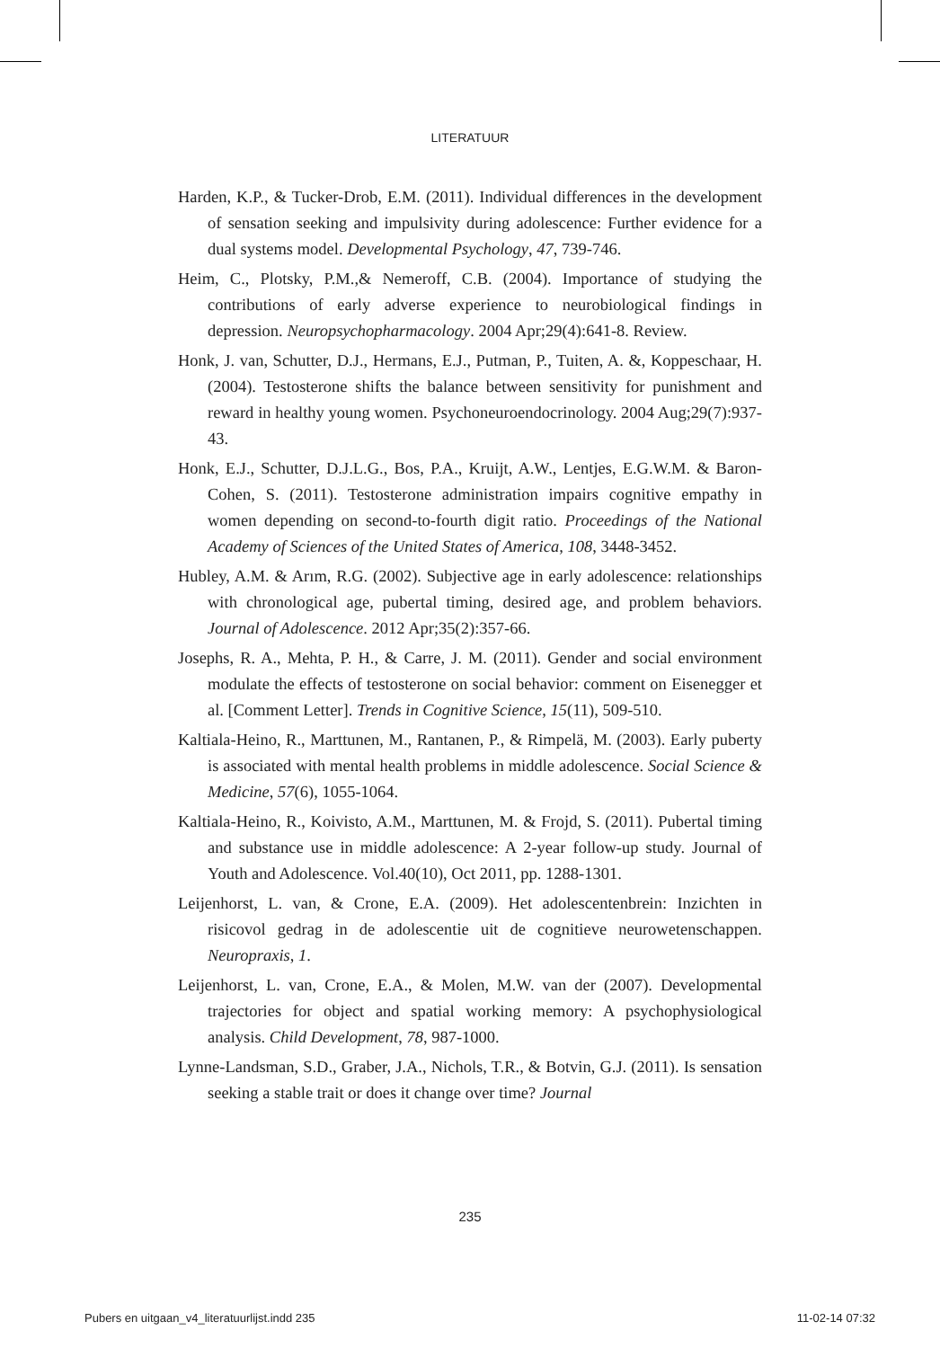LITERATUUR
Harden, K.P., & Tucker-Drob, E.M. (2011). Individual differences in the development of sensation seeking and impulsivity during adolescence: Further evidence for a dual systems model. Developmental Psychology, 47, 739-746.
Heim, C., Plotsky, P.M.,& Nemeroff, C.B. (2004). Importance of studying the contributions of early adverse experience to neurobiological findings in depression. Neuropsychopharmacology. 2004 Apr;29(4):641-8. Review.
Honk, J. van, Schutter, D.J., Hermans, E.J., Putman, P., Tuiten, A. &, Koppeschaar, H. (2004). Testosterone shifts the balance between sensitivity for punishment and reward in healthy young women. Psychoneuroendocrinology. 2004 Aug;29(7):937-43.
Honk, E.J., Schutter, D.J.L.G., Bos, P.A., Kruijt, A.W., Lentjes, E.G.W.M. & Baron-Cohen, S. (2011). Testosterone administration impairs cognitive empathy in women depending on second-to-fourth digit ratio. Proceedings of the National Academy of Sciences of the United States of America, 108, 3448-3452.
Hubley, A.M. & Arım, R.G. (2002). Subjective age in early adolescence: relationships with chronological age, pubertal timing, desired age, and problem behaviors. Journal of Adolescence. 2012 Apr;35(2):357-66.
Josephs, R. A., Mehta, P. H., & Carre, J. M. (2011). Gender and social environment modulate the effects of testosterone on social behavior: comment on Eisenegger et al. [Comment Letter]. Trends in Cognitive Science, 15(11), 509-510.
Kaltiala-Heino, R., Marttunen, M., Rantanen, P., & Rimpelä, M. (2003). Early puberty is associated with mental health problems in middle adolescence. Social Science & Medicine, 57(6), 1055-1064.
Kaltiala-Heino, R., Koivisto, A.M., Marttunen, M. & Frojd, S. (2011). Pubertal timing and substance use in middle adolescence: A 2-year follow-up study. Journal of Youth and Adolescence. Vol.40(10), Oct 2011, pp. 1288-1301.
Leijenhorst, L. van, & Crone, E.A. (2009). Het adolescentenbrein: Inzichten in risicovol gedrag in de adolescentie uit de cognitieve neurowetenschappen. Neuropraxis, 1.
Leijenhorst, L. van, Crone, E.A., & Molen, M.W. van der (2007). Developmental trajectories for object and spatial working memory: A psychophysiological analysis. Child Development, 78, 987-1000.
Lynne-Landsman, S.D., Graber, J.A., Nichols, T.R., & Botvin, G.J. (2011). Is sensation seeking a stable trait or does it change over time? Journal
235
Pubers en uitgaan_v4_literatuurlijst.indd 235 11-02-14 07:32